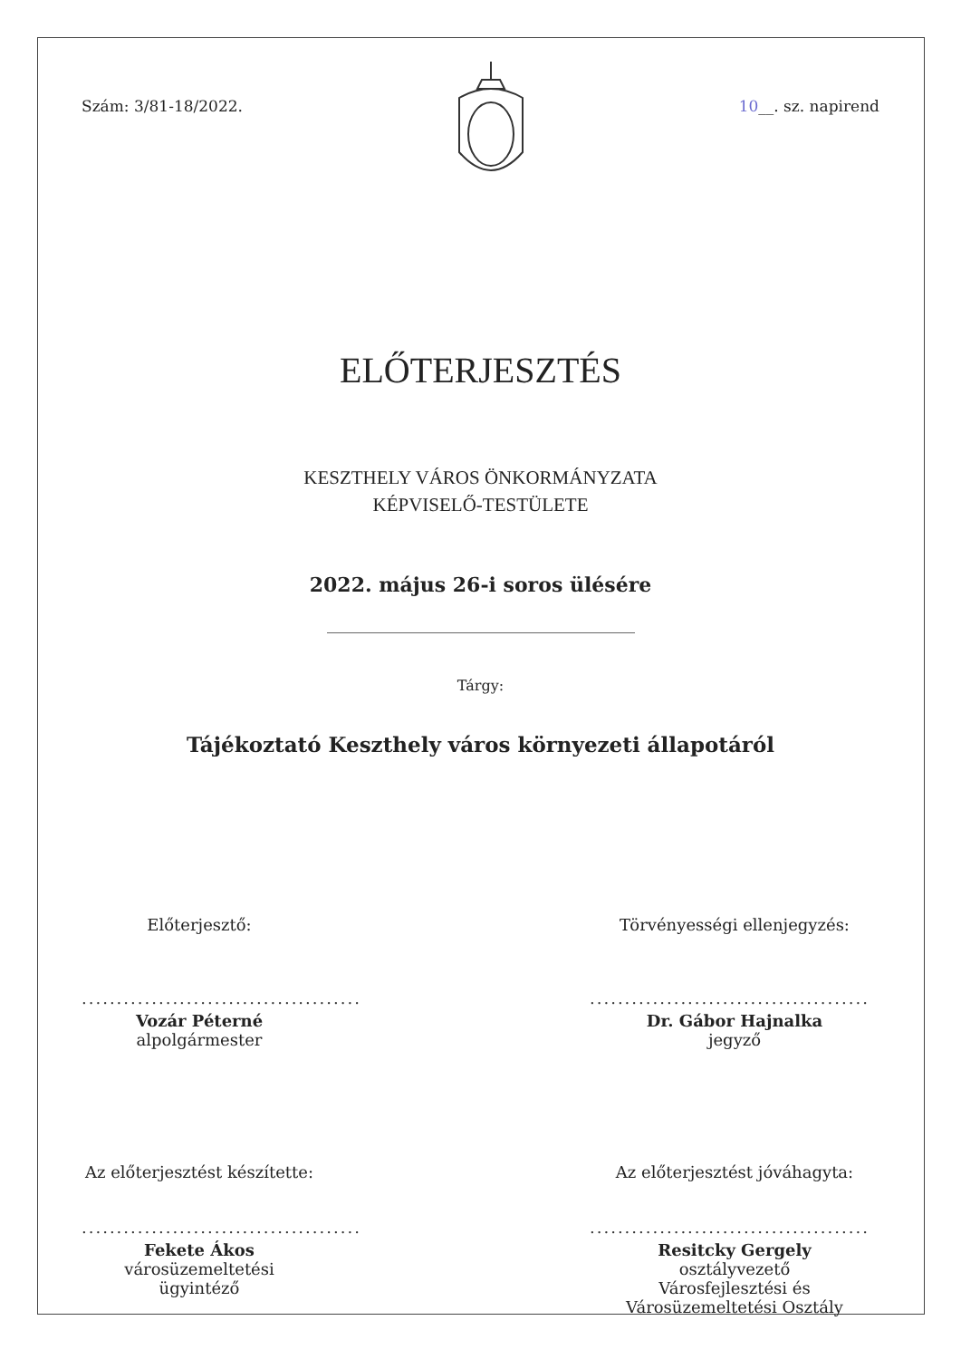Szám: 3/81-18/2022. 10__. sz. napirend
ELŐTERJESZTÉS
KESZTHELY VÁROS ÖNKORMÁNYZATA
KÉPVISELŐ-TESTÜLETE
2022. május 26-i soros ülésére
Tárgy:
Tájékoztató Keszthely város környezeti állapotáról
Előterjesztő:
........................................
Vozár Péterné
alpolgármester
Törvényességi ellenjegyzés:
........................................
Dr. Gábor Hajnalka
jegyző
Az előterjesztést készítette:
........................................
Fekete Ákos
városüzemeltetési ügyintéző
Az előterjesztést jóváhagyta:
........................................
Resitcky Gergely
osztályvezető
Városfejlesztési és Városüzemeltetési Osztály